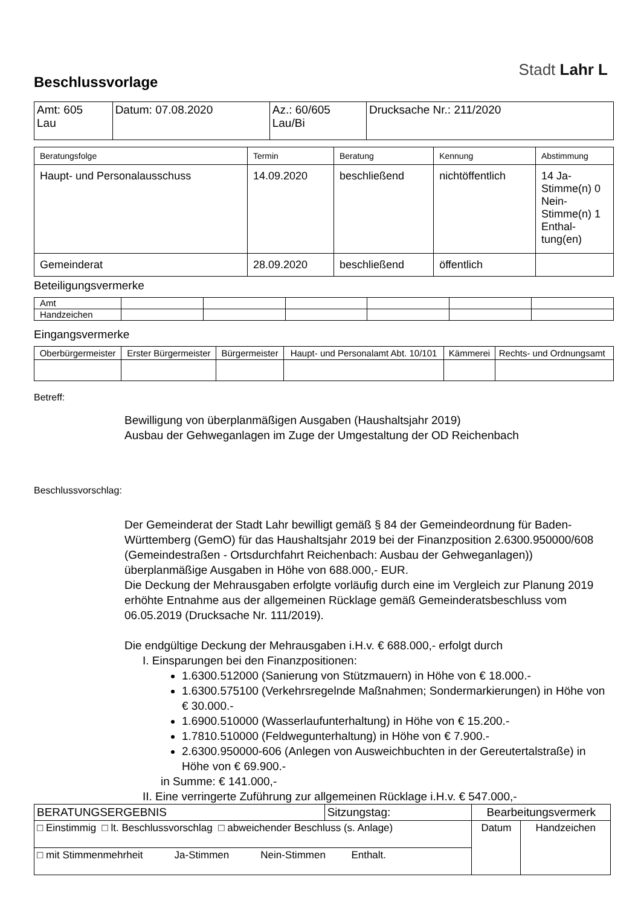Stadt Lahr L
Beschlussvorlage
| Amt: 605 Lau | Datum: 07.08.2020 | Az.: 60/605 Lau/Bi | Drucksache Nr.: 211/2020 |
| Beratungsfolge | Termin | Beratung | Kennung | Abstimmung |
| --- | --- | --- | --- | --- |
| Haupt- und Personalausschuss | 14.09.2020 | beschließend | nichtöffentlich | 14 Ja-Stimme(n) 0 Nein-Stimme(n) 1 Enthal-tung(en) |
| Gemeinderat | 28.09.2020 | beschließend | öffentlich | |
Beteiligungsvermerke
| Amt | | | | | | |
| Handzeichen | | | | | | |
Eingangsvermerke
| Oberbürgermeister | Erster Bürgermeister | Bürgermeister | Haupt- und Personalamt Abt. 10/101 | Kämmerei | Rechts- und Ordnungsamt |
| --- | --- | --- | --- | --- | --- |
Betreff:
Bewilligung von überplanmäßigen Ausgaben (Haushaltsjahr 2019)
Ausbau der Gehweganlagen im Zuge der Umgestaltung der OD Reichenbach
Beschlussvorschlag:
Der Gemeinderat der Stadt Lahr bewilligt gemäß § 84 der Gemeindeordnung für Baden-Württemberg (GemO) für das Haushaltsjahr 2019 bei der Finanzposition 2.6300.950000/608 (Gemeindestraßen - Ortsdurchfahrt Reichenbach: Ausbau der Gehweganlagen)) überplanmäßige Ausgaben in Höhe von 688.000,- EUR.
Die Deckung der Mehrausgaben erfolgte vorläufig durch eine im Vergleich zur Planung 2019 erhöhte Entnahme aus der allgemeinen Rücklage gemäß Gemeinderatsbeschluss vom 06.05.2019 (Drucksache Nr. 111/2019).
Die endgültige Deckung der Mehrausgaben i.H.v. € 688.000,- erfolgt durch
I. Einsparungen bei den Finanzpositionen:
1.6300.512000 (Sanierung von Stützmauern) in Höhe von € 18.000.-
1.6300.575100 (Verkehrsregelnde Maßnahmen; Sondermarkierungen) in Höhe von € 30.000.-
1.6900.510000 (Wasserlaufunterhaltung) in Höhe von € 15.200.-
1.7810.510000 (Feldwegunterhaltung) in Höhe von € 7.900.-
2.6300.950000-606 (Anlegen von Ausweichbuchten in der Gereutertalstraße) in Höhe von € 69.900.-
in Summe: € 141.000,-
II. Eine verringerte Zuführung zur allgemeinen Rücklage i.H.v. € 547.000,-
| BERATUNGSERGEBNIS | Sitzungstag: | Bearbeitungsvermerk | |
| □ Einstimmig □ lt. Beschlussvorschlag □ abweichender Beschluss (s. Anlage) | | Datum | Handzeichen |
| □ mit Stimmenmehrheit Ja-Stimmen Nein-Stimmen Enthalt. | | | |